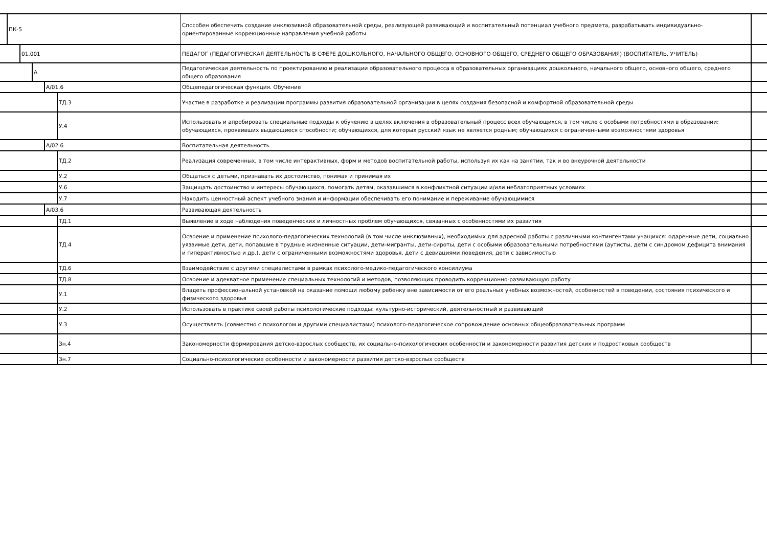ПК-5
Способен обеспечить создание инклюзивной образовательной среды, реализующей развивающий и воспитательный потенциал учебного предмета, разрабатывать индивидуально-ориентированные коррекционные направления учебной работы
01.001
ПЕДАГОГ (ПЕДАГОГИЧЕСКАЯ ДЕЯТЕЛЬНОСТЬ В СФЕРЕ ДОШКОЛЬНОГО, НАЧАЛЬНОГО ОБЩЕГО, ОСНОВНОГО ОБЩЕГО, СРЕДНЕГО ОБЩЕГО ОБРАЗОВАНИЯ) (ВОСПИТАТЕЛЬ, УЧИТЕЛЬ)
А
Педагогическая деятельность по проектированию и реализации образовательного процесса в образовательных организациях дошкольного, начального общего, основного общего, среднего общего образования
A/01.6
Общепедагогическая функция. Обучение
ТД.3
Участие в разработке и реализации программы развития образовательной организации в целях создания безопасной и комфортной образовательной среды
У.4
Использовать и апробировать специальные подходы к обучению в целях включения в образовательный процесс всех обучающихся, в том числе с особыми потребностями в образовании: обучающихся, проявивших выдающиеся способности; обучающихся, для которых русский язык не является родным; обучающихся с ограниченными возможностями здоровья
A/02.6
Воспитательная деятельность
ТД.2
Реализация современных, в том числе интерактивных, форм и методов воспитательной работы, используя их как на занятии, так и во внеурочной деятельности
У.2
Общаться с детьми, признавать их достоинство, понимая и принимая их
У.6
Защищать достоинство и интересы обучающихся, помогать детям, оказавшимся в конфликтной ситуации и/или неблагоприятных условиях
У.7
Находить ценностный аспект учебного знания и информации обеспечивать его понимание и переживание обучающимися
A/03.6
Развивающая деятельность
ТД.1
Выявление в ходе наблюдения поведенческих и личностных проблем обучающихся, связанных с особенностями их развития
ТД.4
Освоение и применение психолого-педагогических технологий (в том числе инклюзивных), необходимых для адресной работы с различными контингентами учащихся: одаренные дети, социально уязвимые дети, дети, попавшие в трудные жизненные ситуации, дети-мигранты, дети-сироты, дети с особыми образовательными потребностями (аутисты, дети с синдромом дефицита внимания и гиперактивностью и др.), дети с ограниченными возможностями здоровья, дети с девиациями поведения, дети с зависимостью
ТД.6
Взаимодействие с другими специалистами в рамках психолого-медико-педагогического консилиума
ТД.8
Освоение и адекватное применение специальных технологий и методов, позволяющих проводить коррекционно-развивающую работу
У.1
Владеть профессиональной установкой на оказание помощи любому ребенку вне зависимости от его реальных учебных возможностей, особенностей в поведении, состояния психического и физического здоровья
У.2
Использовать в практике своей работы психологические подходы: культурно-исторический, деятельностный и развивающий
У.3
Осуществлять (совместно с психологом и другими специалистами) психолого-педагогическое сопровождение основных общеобразовательных программ
Зн.4
Закономерности формирования детско-взрослых сообществ, их социально-психологических особенности и закономерности развития детских и подростковых сообществ
Зн.7
Социально-психологические особенности и закономерности развития детско-взрослых сообществ